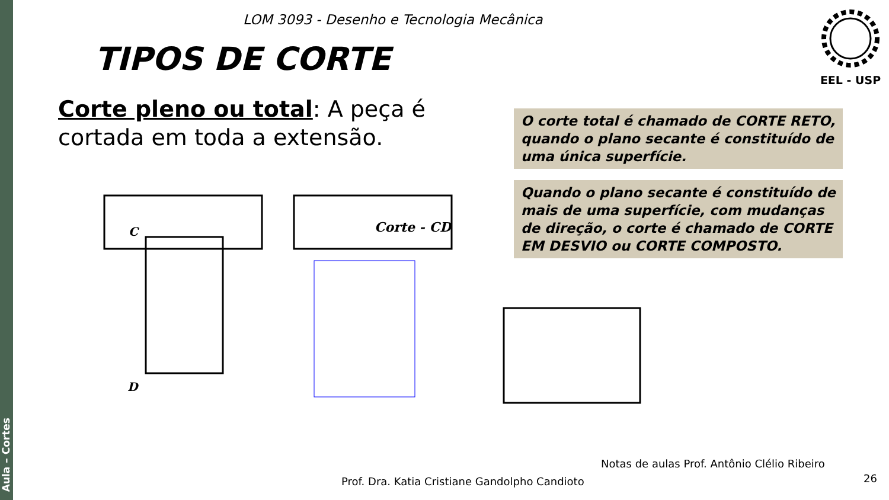Aula – Cortes
LOM 3093 - Desenho e Tecnologia Mecânica
TIPOS DE CORTE
EEL - USP
Corte pleno ou total: A peça é cortada em toda a extensão.
O corte total é chamado de CORTE RETO, quando o plano secante é constituído de uma única superfície.
Quando o plano secante é constituído de mais de uma superfície, com mudanças de direção, o corte é chamado de CORTE EM DESVIO ou CORTE COMPOSTO.
C
D
Corte - CD
Notas de aulas Prof. Antônio Clélio Ribeiro
Prof. Dra. Katia Cristiane Gandolpho Candioto
26